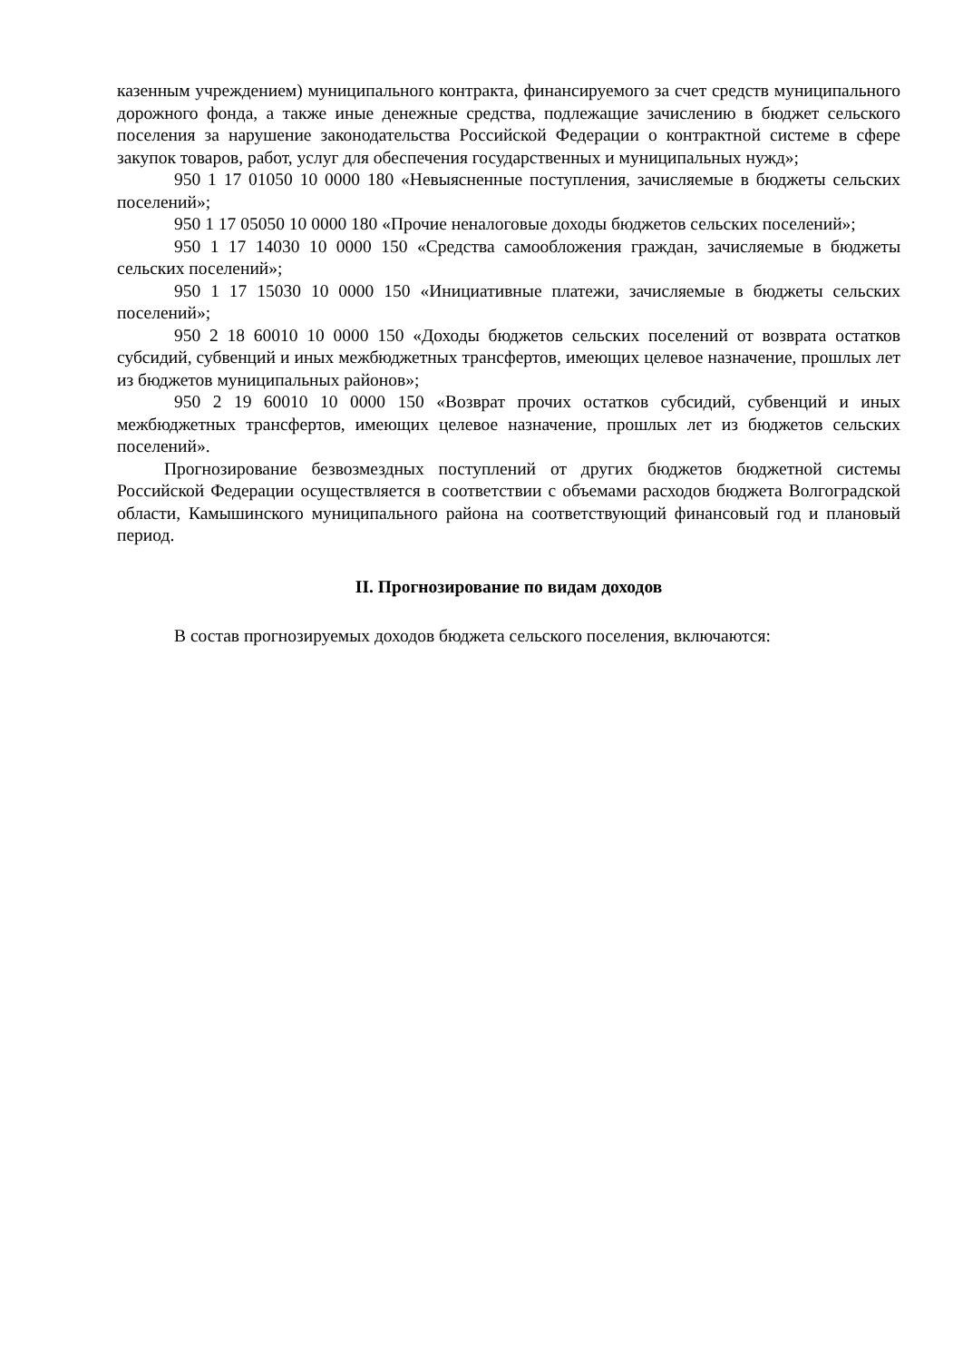казенным учреждением) муниципального контракта, финансируемого за счет средств муниципального дорожного фонда, а также иные денежные средства, подлежащие зачислению в бюджет сельского поселения за нарушение законодательства Российской Федерации о контрактной системе в сфере закупок товаров, работ, услуг для обеспечения государственных и муниципальных нужд»;
950 1 17 01050 10 0000 180 «Невыясненные поступления, зачисляемые в бюджеты сельских поселений»;
950 1 17 05050 10 0000 180 «Прочие неналоговые доходы бюджетов сельских поселений»;
950 1 17 14030 10 0000 150 «Средства самообложения граждан, зачисляемые в бюджеты сельских поселений»;
950 1 17 15030 10 0000 150 «Инициативные платежи, зачисляемые в бюджеты сельских поселений»;
950 2 18 60010 10 0000 150 «Доходы бюджетов сельских поселений от возврата остатков субсидий, субвенций и иных межбюджетных трансфертов, имеющих целевое назначение, прошлых лет из бюджетов муниципальных районов»;
950 2 19 60010 10 0000 150 «Возврат прочих остатков субсидий, субвенций и иных межбюджетных трансфертов, имеющих целевое назначение, прошлых лет из бюджетов сельских поселений».
Прогнозирование безвозмездных поступлений от других бюджетов бюджетной системы Российской Федерации осуществляется в соответствии с объемами расходов бюджета Волгоградской области, Камышинского муниципального района на соответствующий финансовый год и плановый период.
II. Прогнозирование по видам доходов
В состав прогнозируемых доходов бюджета сельского поселения, включаются: